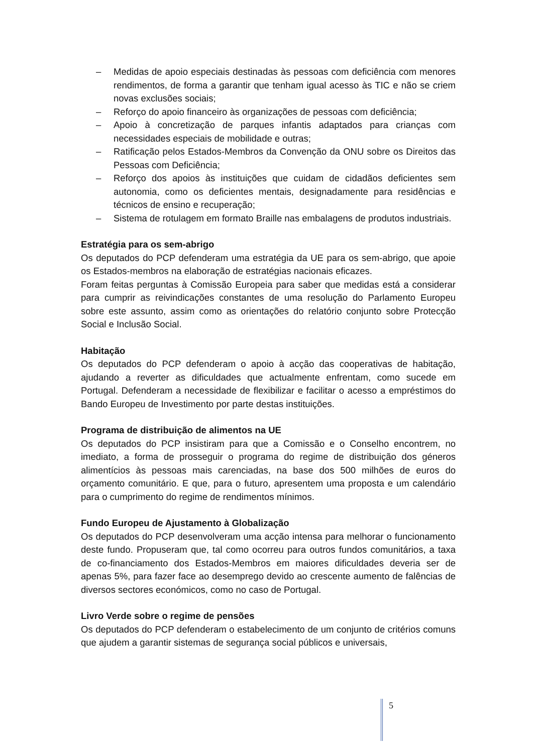– Medidas de apoio especiais destinadas às pessoas com deficiência com menores rendimentos, de forma a garantir que tenham igual acesso às TIC e não se criem novas exclusões sociais;
– Reforço do apoio financeiro às organizações de pessoas com deficiência;
– Apoio à concretização de parques infantis adaptados para crianças com necessidades especiais de mobilidade e outras;
– Ratificação pelos Estados-Membros da Convenção da ONU sobre os Direitos das Pessoas com Deficiência;
– Reforço dos apoios às instituições que cuidam de cidadãos deficientes sem autonomia, como os deficientes mentais, designadamente para residências e técnicos de ensino e recuperação;
– Sistema de rotulagem em formato Braille nas embalagens de produtos industriais.
Estratégia para os sem-abrigo
Os deputados do PCP defenderam uma estratégia da UE para os sem-abrigo, que apoie os Estados-membros na elaboração de estratégias nacionais eficazes.
Foram feitas perguntas à Comissão Europeia para saber que medidas está a considerar para cumprir as reivindicações constantes de uma resolução do Parlamento Europeu sobre este assunto, assim como as orientações do relatório conjunto sobre Protecção Social e Inclusão Social.
Habitação
Os deputados do PCP defenderam o apoio à acção das cooperativas de habitação, ajudando a reverter as dificuldades que actualmente enfrentam, como sucede em Portugal. Defenderam a necessidade de flexibilizar e facilitar o acesso a empréstimos do Bando Europeu de Investimento por parte destas instituições.
Programa de distribuição de alimentos na UE
Os deputados do PCP insistiram para que a Comissão e o Conselho encontrem, no imediato, a forma de prosseguir o programa do regime de distribuição dos géneros alimentícios às pessoas mais carenciadas, na base dos 500 milhões de euros do orçamento comunitário. E que, para o futuro, apresentem uma proposta e um calendário para o cumprimento do regime de rendimentos mínimos.
Fundo Europeu de Ajustamento à Globalização
Os deputados do PCP desenvolveram uma acção intensa para melhorar o funcionamento deste fundo. Propuseram que, tal como ocorreu para outros fundos comunitários, a taxa de co-financiamento dos Estados-Membros em maiores dificuldades deveria ser de apenas 5%, para fazer face ao desemprego devido ao crescente aumento de falências de diversos sectores económicos, como no caso de Portugal.
Livro Verde sobre o regime de pensões
Os deputados do PCP defenderam o estabelecimento de um conjunto de critérios comuns que ajudem a garantir sistemas de segurança social públicos e universais,
5